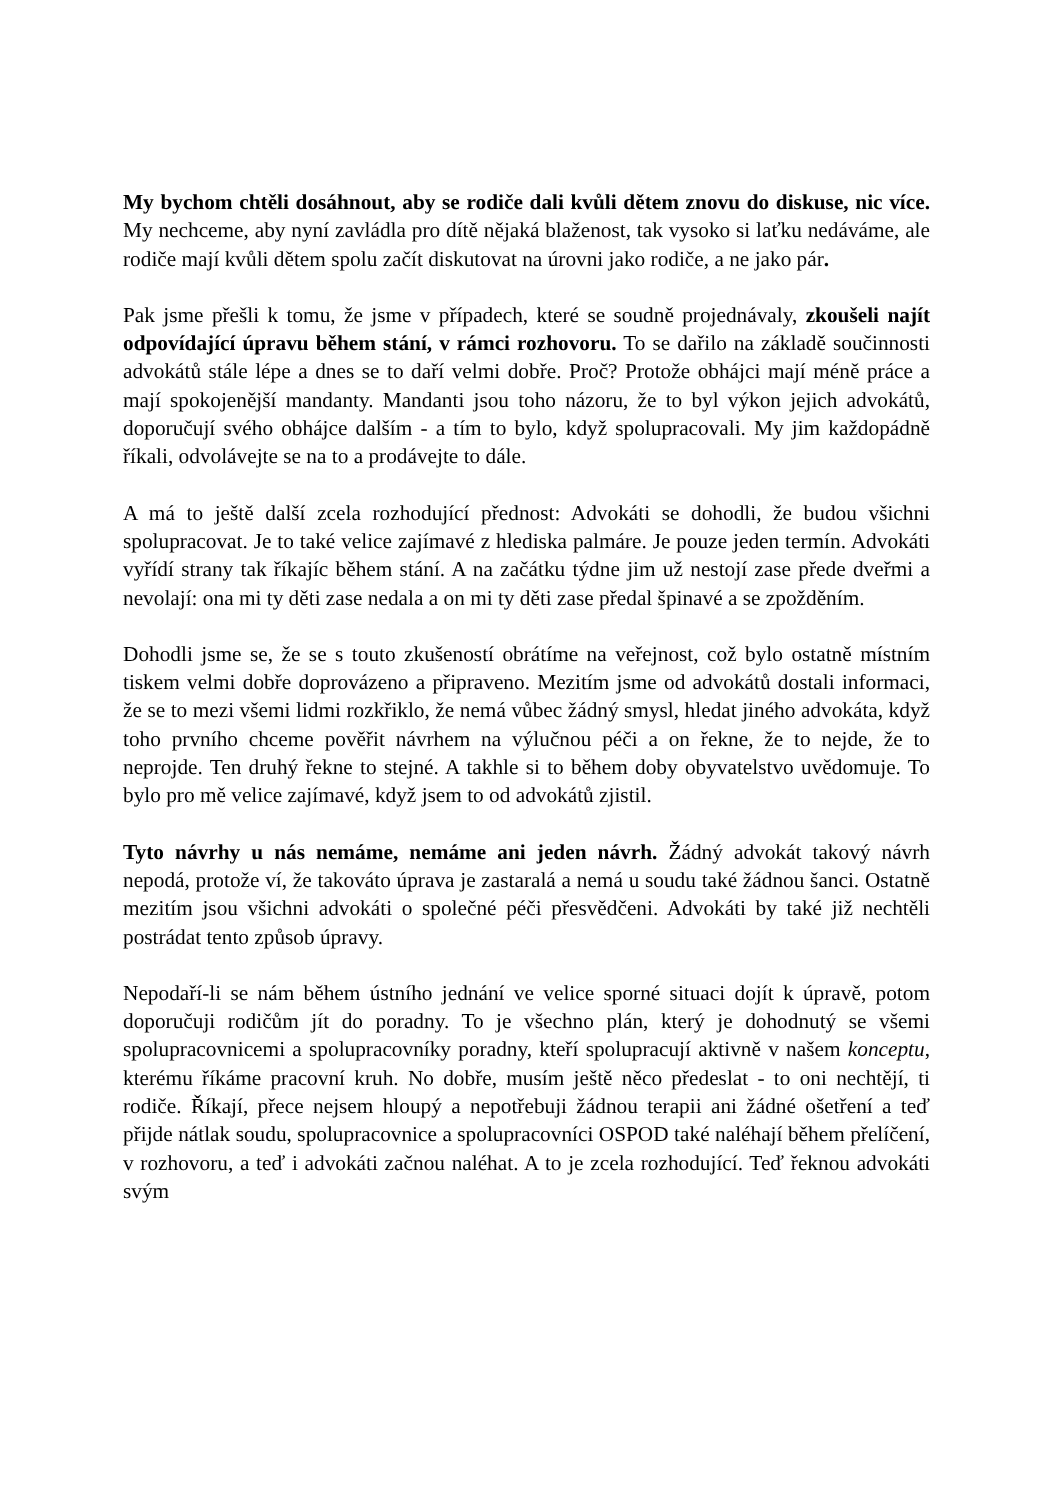My bychom chtěli dosáhnout, aby se rodiče dali kvůli dětem znovu do diskuse, nic více. My nechceme, aby nyní zavládla pro dítě nějaká blaženost, tak vysoko si laťku nedáváme, ale rodiče mají kvůli dětem spolu začít diskutovat na úrovni jako rodiče, a ne jako pár.
Pak jsme přešli k tomu, že jsme v případech, které se soudně projednávaly, zkoušeli najít odpovídající úpravu během stání, v rámci rozhovoru. To se dařilo na základě součinnosti advokátů stále lépe a dnes se to daří velmi dobře. Proč? Protože obhájci mají méně práce a mají spokojenější mandanty. Mandanti jsou toho názoru, že to byl výkon jejich advokátů, doporučují svého obhájce dalším - a tím to bylo, když spolupracovali. My jim každopádně říkali, odvolávejte se na to a prodávejte to dále.
A má to ještě další zcela rozhodující přednost: Advokáti se dohodli, že budou všichni spolupracovat. Je to také velice zajímavé z hlediska palmáre. Je pouze jeden termín. Advokáti vyřídí strany tak říkajíc během stání. A na začátku týdne jim už nestojí zase přede dveřmi a nevolají: ona mi ty děti zase nedala a on mi ty děti zase předal špinavé a se zpožděním.
Dohodli jsme se, že se s touto zkušeností obrátíme na veřejnost, což bylo ostatně místním tiskem velmi dobře doprovázeno a připraveno. Mezitím jsme od advokátů dostali informaci, že se to mezi všemi lidmi rozkřiklo, že nemá vůbec žádný smysl, hledat jiného advokáta, když toho prvního chceme pověřit návrhem na výlučnou péči a on řekne, že to nejde, že to neprojde. Ten druhý řekne to stejné. A takhle si to během doby obyvatelstvo uvědomuje. To bylo pro mě velice zajímavé, když jsem to od advokátů zjistil.
Tyto návrhy u nás nemáme, nemáme ani jeden návrh. Žádný advokát takový návrh nepodá, protože ví, že takováto úprava je zastaralá a nemá u soudu také žádnou šanci. Ostatně mezitím jsou všichni advokáti o společné péči přesvědčeni. Advokáti by také již nechtěli postrádat tento způsob úpravy.
Nepodaří-li se nám během ústního jednání ve velice sporné situaci dojít k úpravě, potom doporučuji rodičům jít do poradny. To je všechno plán, který je dohodnutý se všemi spolupracovnicemi a spolupracovníky poradny, kteří spolupracují aktivně v našem konceptu, kterému říkáme pracovní kruh. No dobře, musím ještě něco předeslat - to oni nechtějí, ti rodiče. Říkají, přece nejsem hloupý a nepotřebuji žádnou terapii ani žádné ošetření a teď přijde nátlak soudu, spolupracovnice a spolupracovníci OSPOD také naléhají během přelíčení, v rozhovoru, a teď i advokáti začnou naléhat. A to je zcela rozhodující. Teď řeknou advokáti svým